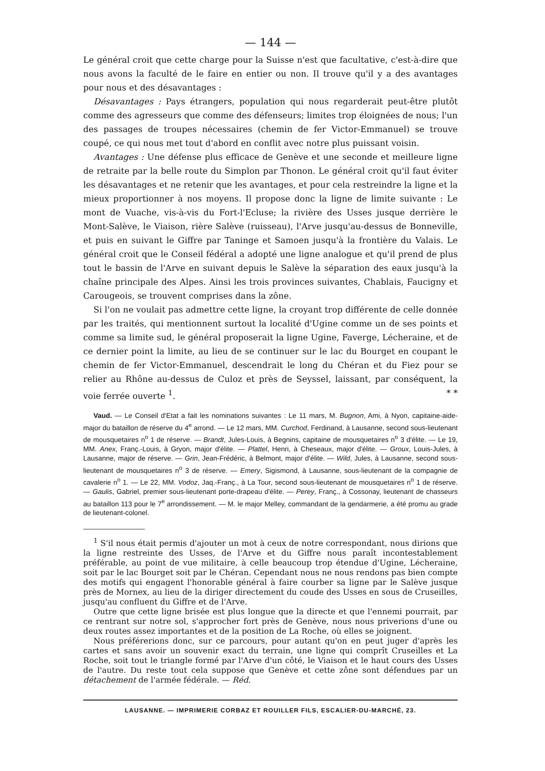— 144 —
Le général croit que cette charge pour la Suisse n'est que facultative, c'est-à-dire que nous avons la faculté de le faire en entier ou non. Il trouve qu'il y a des avantages pour nous et des désavantages :
Désavantages : Pays étrangers, population qui nous regarderait peut-être plutôt comme des agresseurs que comme des défenseurs; limites trop éloignées de nous; l'un des passages de troupes nécessaires (chemin de fer Victor-Emmanuel) se trouve coupé, ce qui nous met tout d'abord en conflit avec notre plus puissant voisin.
Avantages : Une défense plus efficace de Genève et une seconde et meilleure ligne de retraite par la belle route du Simplon par Thonon. Le général croit qu'il faut éviter les désavantages et ne retenir que les avantages, et pour cela restreindre la ligne et la mieux proportionner à nos moyens. Il propose donc la ligne de limite suivante : Le mont de Vuache, vis-à-vis du Fort-l'Ecluse; la rivière des Usses jusque derrière le Mont-Salève, le Viaison, rière Salève (ruisseau), l'Arve jusqu'au-dessus de Bonneville, et puis en suivant le Giffre par Taninge et Samoen jusqu'à la frontière du Valais. Le général croit que le Conseil fédéral a adopté une ligne analogue et qu'il prend de plus tout le bassin de l'Arve en suivant depuis le Salève la séparation des eaux jusqu'à la chaîne principale des Alpes. Ainsi les trois provinces suivantes, Chablais, Faucigny et Carougeois, se trouvent comprises dans la zône.
Si l'on ne voulait pas admettre cette ligne, la croyant trop différente de celle donnée par les traités, qui mentionnent surtout la localité d'Ugine comme un de ses points et comme sa limite sud, le général proposerait la ligne Ugine, Faverge, Lécheraine, et de ce dernier point la limite, au lieu de se continuer sur le lac du Bourget en coupant le chemin de fer Victor-Emmanuel, descendrait le long du Chéran et du Fiez pour se relier au Rhône au-dessus de Culoz et près de Seyssel, laissant, par conséquent, la voie ferrée ouverte <sup>1</sup>. * *
Vaud. — Le Conseil d'Etat a fait les nominations suivantes : Le 11 mars, M. Bugnon, Ami, à Nyon, capitaine-aide-major du bataillon de réserve du 4<sup>e</sup> arrond. — Le 12 mars, MM. Curchod, Ferdinand, à Lausanne, second sous-lieutenant de mousquetaires n<sup>o</sup> 1 de réserve. — Brandt, Jules-Louis, à Begnins, capitaine de mousquetaires n<sup>o</sup> 3 d'élite. — Le 19, MM. Anex, Franç.-Louis, à Gryon, major d'élite. — Plattel, Henri, à Cheseaux, major d'élite. — Groux, Louis-Jules, à Lausanne, major de réserve. — Grin, Jean-Frédéric, à Belmont, major d'élite. — Wild, Jules, à Lausanne, second sous-lieutenant de mousquetaires n<sup>o</sup> 3 de réserve. — Emery, Sigismond, à Lausanne, sous-lieutenant de la compagnie de cavalerie n<sup>o</sup> 1. — Le 22, MM. Vodoz, Jaq.-Franç., à La Tour, second sous-lieutenant de mousquetaires n<sup>o</sup> 1 de réserve. — Gaulis, Gabriel, premier sous-lieutenant porte-drapeau d'élite. — Perey, Franç., à Cossonay, lieutenant de chasseurs au bataillon 113 pour le 7<sup>e</sup> arrondissement. — M. le major Melley, commandant de la gendarmerie, a été promu au grade de lieutenant-colonel.
<sup>1</sup> S'il nous était permis d'ajouter un mot à ceux de notre correspondant, nous dirions que la ligne restreinte des Usses, de l'Arve et du Giffre nous paraît incontestablement préférable, au point de vue militaire, à celle beaucoup trop étendue d'Ugine, Lécheraine, soit par le lac Bourget soit par le Chéran. Cependant nous ne nous rendons pas bien compte des motifs qui engagent l'honorable général à faire courber sa ligne par le Salève jusque près de Mornex, au lieu de la diriger directement du coude des Usses en sous de Cruseilles, jusqu'au confluent du Giffre et de l'Arve.
Outre que cette ligne brisée est plus longue que la directe et que l'ennemi pourrait, par ce rentrant sur notre sol, s'approcher fort près de Genève, nous nous priverions d'une ou deux routes assez importantes et de la position de La Roche, où elles se joignent.
Nous préférerions donc, sur ce parcours, pour autant qu'on en peut juger d'après les cartes et sans avoir un souvenir exact du terrain, une ligne qui comprît Cruseilles et La Roche, soit tout le triangle formé par l'Arve d'un côté, le Viaison et le haut cours des Usses de l'autre. Du reste tout cela suppose que Genève et cette zône sont défendues par un détachement de l'armée fédérale. — Réd.
LAUSANNE. — IMPRIMERIE CORBAZ ET ROUILLER FILS, ESCALIER-DU-MARCHÉ, 23.